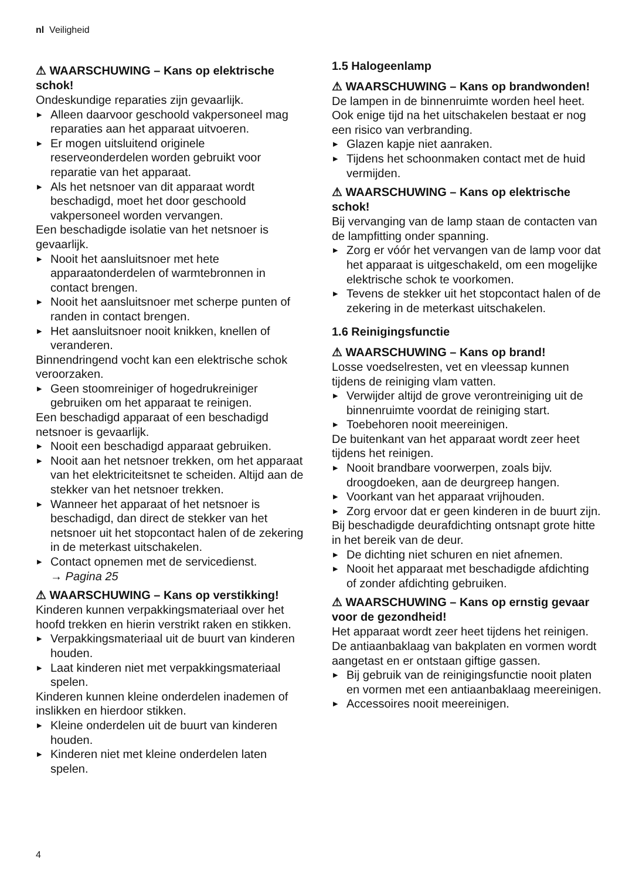nl Veiligheid
⚠ WAARSCHUWING – Kans op elektrische schok!
Ondeskundige reparaties zijn gevaarlijk.
▶ Alleen daarvoor geschoold vakpersoneel mag reparaties aan het apparaat uitvoeren.
▶ Er mogen uitsluitend originele reserveonderdelen worden gebruikt voor reparatie van het apparaat.
▶ Als het netsnoer van dit apparaat wordt beschadigd, moet het door geschoold vakpersoneel worden vervangen.
Een beschadigde isolatie van het netsnoer is gevaarlijk.
▶ Nooit het aansluitsnoer met hete apparaatonderdelen of warmtebronnen in contact brengen.
▶ Nooit het aansluitsnoer met scherpe punten of randen in contact brengen.
▶ Het aansluitsnoer nooit knikken, knellen of veranderen.
Binnendringend vocht kan een elektrische schok veroorzaken.
▶ Geen stoomreiniger of hogedrukreiniger gebruiken om het apparaat te reinigen.
Een beschadigd apparaat of een beschadigd netsnoer is gevaarlijk.
▶ Nooit een beschadigd apparaat gebruiken.
▶ Nooit aan het netsnoer trekken, om het apparaat van het elektriciteitsnet te scheiden. Altijd aan de stekker van het netsnoer trekken.
▶ Wanneer het apparaat of het netsnoer is beschadigd, dan direct de stekker van het netsnoer uit het stopcontact halen of de zekering in de meterkast uitschakelen.
▶ Contact opnemen met de servicedienst.
→ Pagina 25
⚠ WAARSCHUWING – Kans op verstikking!
Kinderen kunnen verpakkingsmateriaal over het hoofd trekken en hierin verstrikt raken en stikken.
▶ Verpakkingsmateriaal uit de buurt van kinderen houden.
▶ Laat kinderen niet met verpakkingsmateriaal spelen.
Kinderen kunnen kleine onderdelen inademen of inslikken en hierdoor stikken.
▶ Kleine onderdelen uit de buurt van kinderen houden.
▶ Kinderen niet met kleine onderdelen laten spelen.
1.5 Halogeenlamp
⚠ WAARSCHUWING – Kans op brandwonden!
De lampen in de binnenruimte worden heel heet. Ook enige tijd na het uitschakelen bestaat er nog een risico van verbranding.
▶ Glazen kapje niet aanraken.
▶ Tijdens het schoonmaken contact met de huid vermijden.
⚠ WAARSCHUWING – Kans op elektrische schok!
Bij vervanging van de lamp staan de contacten van de lampfitting onder spanning.
▶ Zorg er vóór het vervangen van de lamp voor dat het apparaat is uitgeschakeld, om een mogelijke elektrische schok te voorkomen.
▶ Tevens de stekker uit het stopcontact halen of de zekering in de meterkast uitschakelen.
1.6 Reinigingsfunctie
⚠ WAARSCHUWING – Kans op brand!
Losse voedselresten, vet en vleessap kunnen tijdens de reiniging vlam vatten.
▶ Verwijder altijd de grove verontreiniging uit de binnenruimte voordat de reiniging start.
▶ Toebehoren nooit meereinigen.
De buitenkant van het apparaat wordt zeer heet tijdens het reinigen.
▶ Nooit brandbare voorwerpen, zoals bijv. droogdoeken, aan de deurgreep hangen.
▶ Voorkant van het apparaat vrijhouden.
▶ Zorg ervoor dat er geen kinderen in de buurt zijn.
Bij beschadigde deurafdichting ontsnapt grote hitte in het bereik van de deur.
▶ De dichting niet schuren en niet afnemen.
▶ Nooit het apparaat met beschadigde afdichting of zonder afdichting gebruiken.
⚠ WAARSCHUWING – Kans op ernstig gevaar voor de gezondheid!
Het apparaat wordt zeer heet tijdens het reinigen. De antiaanbaklaag van bakplaten en vormen wordt aangetast en er ontstaan giftige gassen.
▶ Bij gebruik van de reinigingsfunctie nooit platen en vormen met een antiaanbaklaag meereinigen.
▶ Accessoires nooit meereinigen.
4